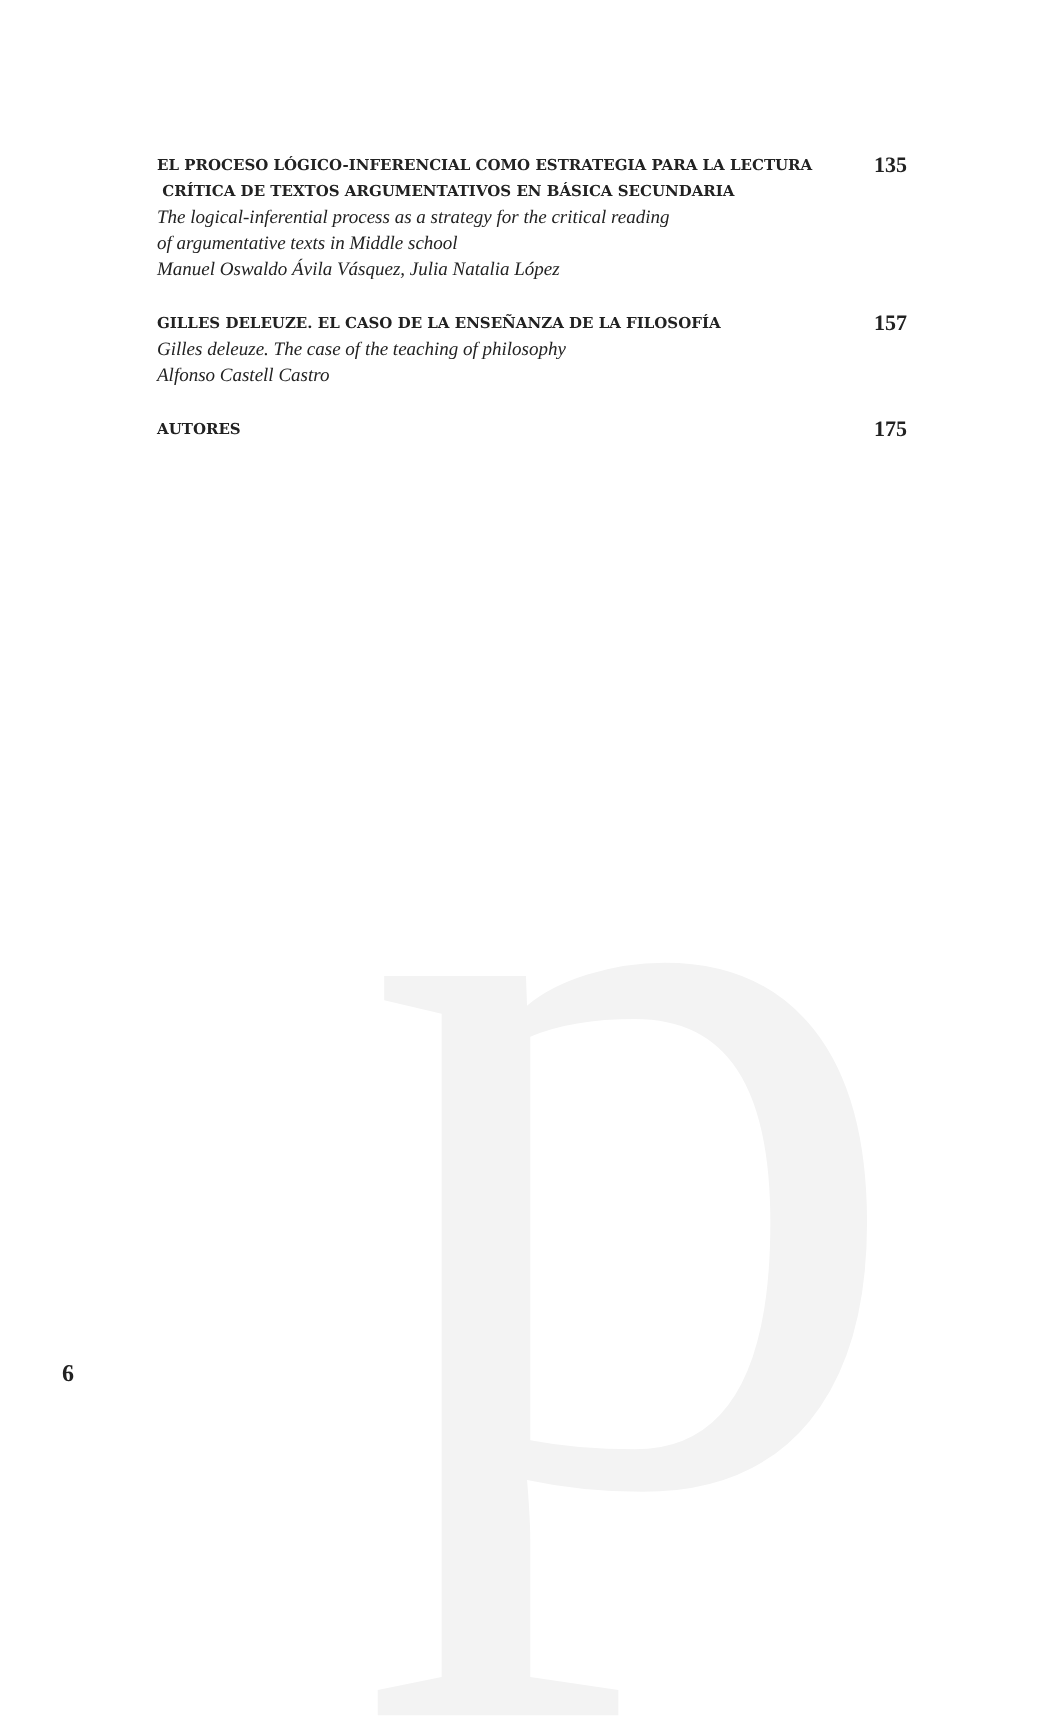p
EL PROCESO LÓGICO-INFERENCIAL COMO ESTRATEGIA PARA LA LECTURA
CRÍTICA DE TEXTOS ARGUMENTATIVOS EN BÁSICA SECUNDARIA
The logical-inferential process as a strategy for the critical reading
of argumentative texts in Middle school
Manuel Oswaldo Ávila Vásquez, Julia Natalia López
135
GILLES DELEUZE. EL CASO DE LA ENSEÑANZA DE LA FILOSOFÍA
Gilles deleuze. The case of the teaching of philosophy
Alfonso Castell Castro
157
AUTORES
175
6